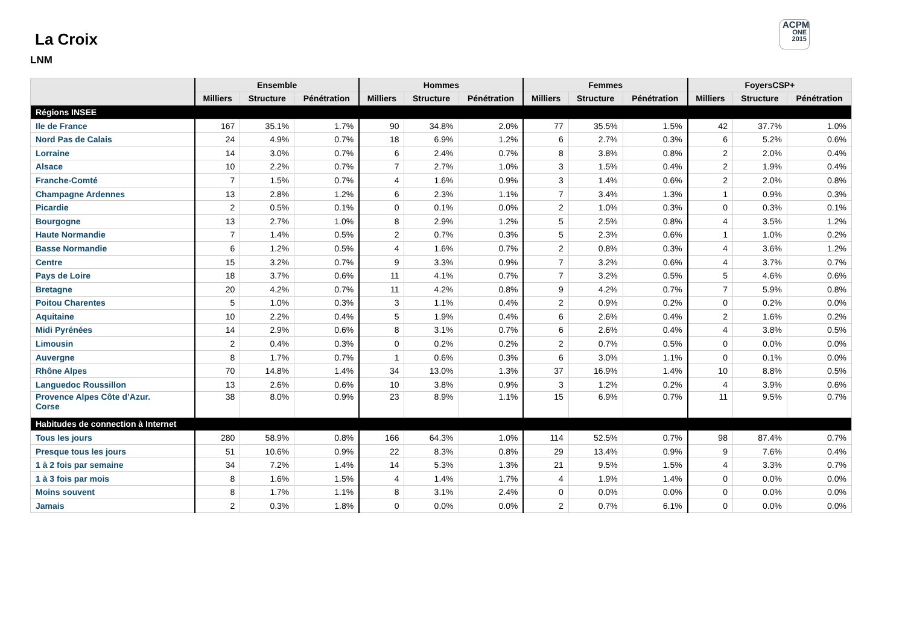La Croix
LNM
ACPM
ONE
2015
| | Ensemble | | | Hommes | | | Femmes | | | FoyersCSP+ | | |
| --- | --- | --- | --- | --- | --- | --- | --- | --- | --- | --- | --- | --- |
| | Milliers | Structure | Pénétration | Milliers | Structure | Pénétration | Milliers | Structure | Pénétration | Milliers | Structure | Pénétration |
| Régions INSEE | | | | | | | | | | | | |
| Ile de France | 167 | 35.1% | 1.7% | 90 | 34.8% | 2.0% | 77 | 35.5% | 1.5% | 42 | 37.7% | 1.0% |
| Nord Pas de Calais | 24 | 4.9% | 0.7% | 18 | 6.9% | 1.2% | 6 | 2.7% | 0.3% | 6 | 5.2% | 0.6% |
| Lorraine | 14 | 3.0% | 0.7% | 6 | 2.4% | 0.7% | 8 | 3.8% | 0.8% | 2 | 2.0% | 0.4% |
| Alsace | 10 | 2.2% | 0.7% | 7 | 2.7% | 1.0% | 3 | 1.5% | 0.4% | 2 | 1.9% | 0.4% |
| Franche-Comté | 7 | 1.5% | 0.7% | 4 | 1.6% | 0.9% | 3 | 1.4% | 0.6% | 2 | 2.0% | 0.8% |
| Champagne Ardennes | 13 | 2.8% | 1.2% | 6 | 2.3% | 1.1% | 7 | 3.4% | 1.3% | 1 | 0.9% | 0.3% |
| Picardie | 2 | 0.5% | 0.1% | 0 | 0.1% | 0.0% | 2 | 1.0% | 0.3% | 0 | 0.3% | 0.1% |
| Bourgogne | 13 | 2.7% | 1.0% | 8 | 2.9% | 1.2% | 5 | 2.5% | 0.8% | 4 | 3.5% | 1.2% |
| Haute Normandie | 7 | 1.4% | 0.5% | 2 | 0.7% | 0.3% | 5 | 2.3% | 0.6% | 1 | 1.0% | 0.2% |
| Basse Normandie | 6 | 1.2% | 0.5% | 4 | 1.6% | 0.7% | 2 | 0.8% | 0.3% | 4 | 3.6% | 1.2% |
| Centre | 15 | 3.2% | 0.7% | 9 | 3.3% | 0.9% | 7 | 3.2% | 0.6% | 4 | 3.7% | 0.7% |
| Pays de Loire | 18 | 3.7% | 0.6% | 11 | 4.1% | 0.7% | 7 | 3.2% | 0.5% | 5 | 4.6% | 0.6% |
| Bretagne | 20 | 4.2% | 0.7% | 11 | 4.2% | 0.8% | 9 | 4.2% | 0.7% | 7 | 5.9% | 0.8% |
| Poitou Charentes | 5 | 1.0% | 0.3% | 3 | 1.1% | 0.4% | 2 | 0.9% | 0.2% | 0 | 0.2% | 0.0% |
| Aquitaine | 10 | 2.2% | 0.4% | 5 | 1.9% | 0.4% | 6 | 2.6% | 0.4% | 2 | 1.6% | 0.2% |
| Midi Pyrénées | 14 | 2.9% | 0.6% | 8 | 3.1% | 0.7% | 6 | 2.6% | 0.4% | 4 | 3.8% | 0.5% |
| Limousin | 2 | 0.4% | 0.3% | 0 | 0.2% | 0.2% | 2 | 0.7% | 0.5% | 0 | 0.0% | 0.0% |
| Auvergne | 8 | 1.7% | 0.7% | 1 | 0.6% | 0.3% | 6 | 3.0% | 1.1% | 0 | 0.1% | 0.0% |
| Rhône Alpes | 70 | 14.8% | 1.4% | 34 | 13.0% | 1.3% | 37 | 16.9% | 1.4% | 10 | 8.8% | 0.5% |
| Languedoc Roussillon | 13 | 2.6% | 0.6% | 10 | 3.8% | 0.9% | 3 | 1.2% | 0.2% | 4 | 3.9% | 0.6% |
| Provence Alpes Côte d’Azur. Corse | 38 | 8.0% | 0.9% | 23 | 8.9% | 1.1% | 15 | 6.9% | 0.7% | 11 | 9.5% | 0.7% |
| Habitudes de connection à Internet | | | | | | | | | | | | |
| Tous les jours | 280 | 58.9% | 0.8% | 166 | 64.3% | 1.0% | 114 | 52.5% | 0.7% | 98 | 87.4% | 0.7% |
| Presque tous les jours | 51 | 10.6% | 0.9% | 22 | 8.3% | 0.8% | 29 | 13.4% | 0.9% | 9 | 7.6% | 0.4% |
| 1 à 2 fois par semaine | 34 | 7.2% | 1.4% | 14 | 5.3% | 1.3% | 21 | 9.5% | 1.5% | 4 | 3.3% | 0.7% |
| 1 à 3 fois par mois | 8 | 1.6% | 1.5% | 4 | 1.4% | 1.7% | 4 | 1.9% | 1.4% | 0 | 0.0% | 0.0% |
| Moins souvent | 8 | 1.7% | 1.1% | 8 | 3.1% | 2.4% | 0 | 0.0% | 0.0% | 0 | 0.0% | 0.0% |
| Jamais | 2 | 0.3% | 1.8% | 0 | 0.0% | 0.0% | 2 | 0.7% | 6.1% | 0 | 0.0% | 0.0% |